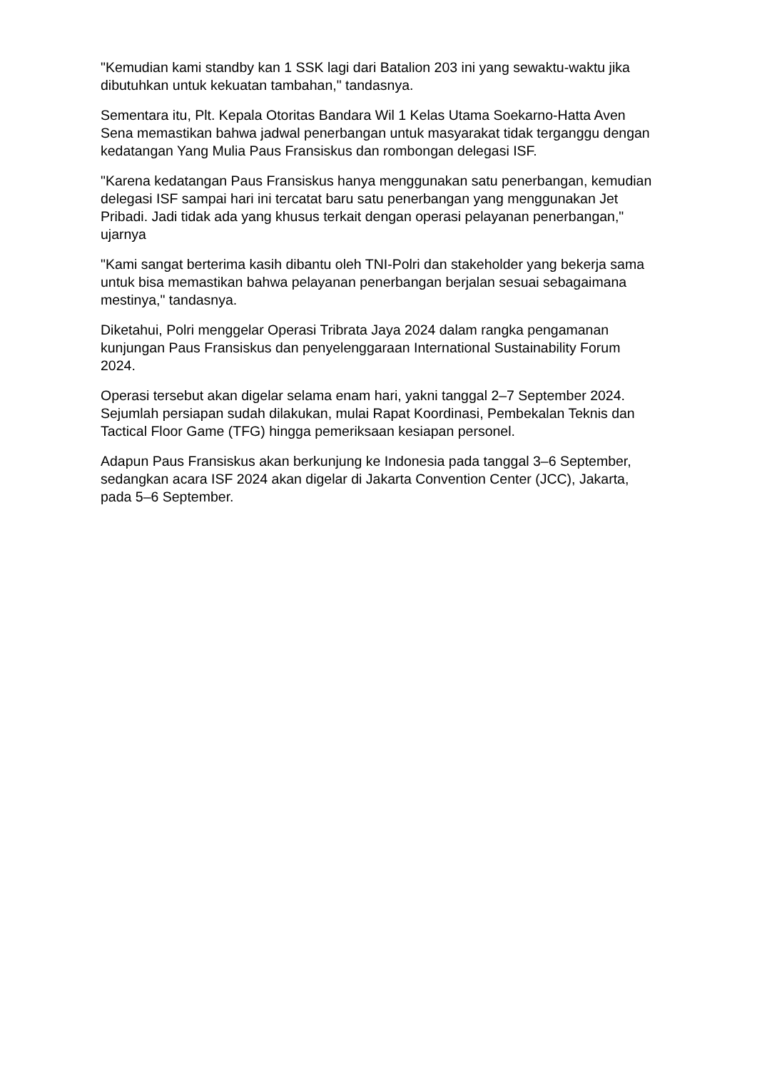"Kemudian kami standby kan 1 SSK lagi dari Batalion 203 ini yang sewaktu-waktu jika dibutuhkan untuk kekuatan tambahan," tandasnya.
Sementara itu, Plt. Kepala Otoritas Bandara Wil 1 Kelas Utama Soekarno-Hatta Aven Sena memastikan bahwa jadwal penerbangan untuk masyarakat tidak terganggu dengan kedatangan Yang Mulia Paus Fransiskus dan rombongan delegasi ISF.
"Karena kedatangan Paus Fransiskus hanya menggunakan satu penerbangan, kemudian delegasi ISF sampai hari ini tercatat baru satu penerbangan yang menggunakan Jet Pribadi. Jadi tidak ada yang khusus terkait dengan operasi pelayanan penerbangan," ujarnya
"Kami sangat berterima kasih dibantu oleh TNI-Polri dan stakeholder yang bekerja sama untuk bisa memastikan bahwa pelayanan penerbangan berjalan sesuai sebagaimana mestinya," tandasnya.
Diketahui, Polri menggelar Operasi Tribrata Jaya 2024 dalam rangka pengamanan kunjungan Paus Fransiskus dan penyelenggaraan International Sustainability Forum 2024.
Operasi tersebut akan digelar selama enam hari, yakni tanggal 2–7 September 2024. Sejumlah persiapan sudah dilakukan, mulai Rapat Koordinasi, Pembekalan Teknis dan Tactical Floor Game (TFG) hingga pemeriksaan kesiapan personel.
Adapun Paus Fransiskus akan berkunjung ke Indonesia pada tanggal 3–6 September, sedangkan acara ISF 2024 akan digelar di Jakarta Convention Center (JCC), Jakarta, pada 5–6 September.